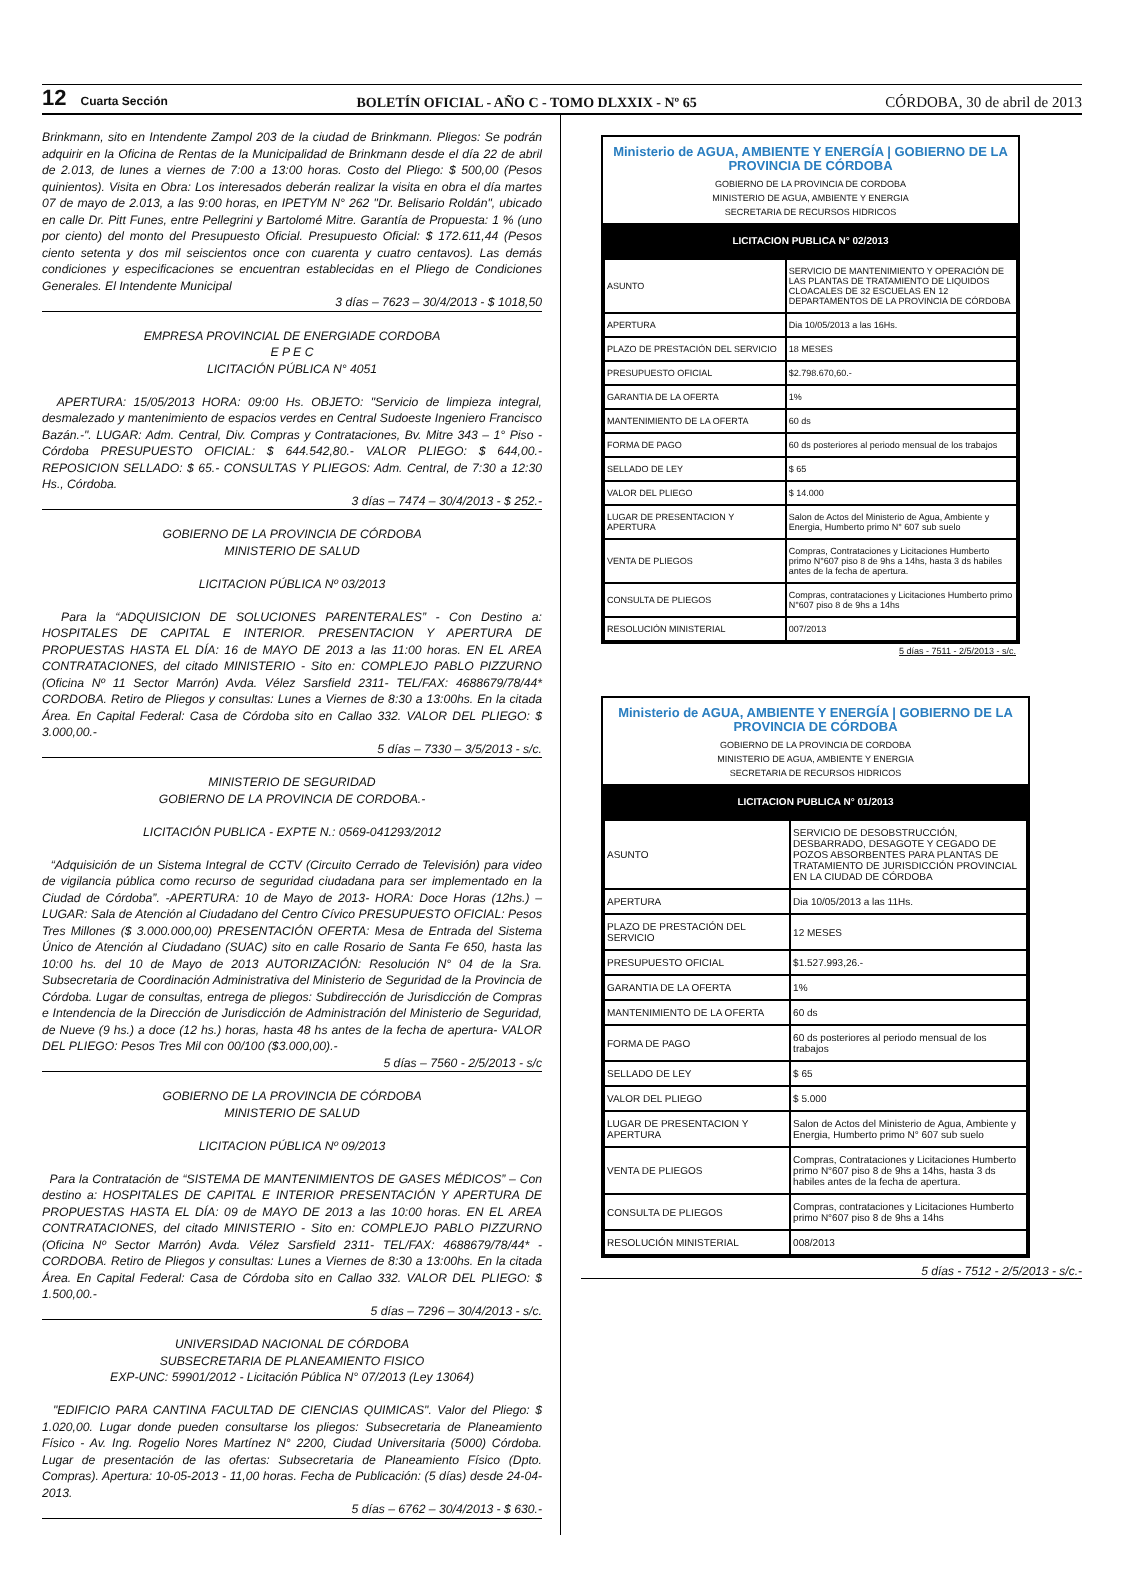12 Cuarta Sección
BOLETÍN OFICIAL - AÑO C - TOMO DLXXIX - Nº 65
CÓRDOBA, 30 de abril de 2013
Brinkmann, sito en Intendente Zampol 203 de la ciudad de Brinkmann. Pliegos: Se podrán adquirir en la Oficina de Rentas de la Municipalidad de Brinkmann desde el día 22 de abril de 2.013, de lunes a viernes de 7:00 a 13:00 horas. Costo del Pliego: $ 500,00 (Pesos quinientos). Visita en Obra: Los interesados deberán realizar la visita en obra el día martes 07 de mayo de 2.013, a las 9:00 horas, en IPETYM N° 262 "Dr. Belisario Roldán", ubicado en calle Dr. Pitt Funes, entre Pellegrini y Bartolomé Mitre. Garantía de Propuesta: 1 % (uno por ciento) del monto del Presupuesto Oficial. Presupuesto Oficial: $ 172.611,44 (Pesos ciento setenta y dos mil seiscientos once con cuarenta y cuatro centavos). Las demás condiciones y especificaciones se encuentran establecidas en el Pliego de Condiciones Generales. El Intendente Municipal
3 días – 7623 – 30/4/2013 - $ 1018,50
EMPRESA PROVINCIAL DE ENERGIADE CORDOBA
E P E C
LICITACIÓN PÚBLICA N° 4051
APERTURA: 15/05/2013 HORA: 09:00 Hs. OBJETO: "Servicio de limpieza integral, desmalezado y mantenimiento de espacios verdes en Central Sudoeste Ingeniero Francisco Bazán.-". LUGAR: Adm. Central, Div. Compras y Contrataciones, Bv. Mitre 343 – 1° Piso - Córdoba PRESUPUESTO OFICIAL: $ 644.542,80.- VALOR PLIEGO: $ 644,00.- REPOSICION SELLADO: $ 65.- CONSULTAS Y PLIEGOS: Adm. Central, de 7:30 a 12:30 Hs., Córdoba.
3 días – 7474 – 30/4/2013 - $ 252.-
GOBIERNO DE LA PROVINCIA DE CÓRDOBA
MINISTERIO DE SALUD
LICITACION PÚBLICA Nº 03/2013
Para la “ADQUISICION DE SOLUCIONES PARENTERALES” - Con Destino a: HOSPITALES DE CAPITAL E INTERIOR. PRESENTACION Y APERTURA DE PROPUESTAS HASTA EL DÍA: 16 de MAYO DE 2013 a las 11:00 horas. EN EL AREA CONTRATACIONES, del citado MINISTERIO - Sito en: COMPLEJO PABLO PIZZURNO (Oficina Nº 11 Sector Marrón) Avda. Vélez Sarsfield 2311- TEL/FAX: 4688679/78/44* CORDOBA. Retiro de Pliegos y consultas: Lunes a Viernes de 8:30 a 13:00hs. En la citada Área. En Capital Federal: Casa de Córdoba sito en Callao 332. VALOR DEL PLIEGO: $ 3.000,00.-
5 días – 7330 – 3/5/2013 - s/c.
MINISTERIO DE SEGURIDAD
GOBIERNO DE LA PROVINCIA DE CORDOBA.-
LICITACIÓN PUBLICA - EXPTE N.: 0569-041293/2012
“Adquisición de un Sistema Integral de CCTV (Circuito Cerrado de Televisión) para video de vigilancia pública como recurso de seguridad ciudadana para ser implementado en la Ciudad de Córdoba”. -APERTURA: 10 de Mayo de 2013- HORA: Doce Horas (12hs.) – LUGAR: Sala de Atención al Ciudadano del Centro Cívico PRESUPUESTO OFICIAL: Pesos Tres Millones ($ 3.000.000,00) PRESENTACIÓN OFERTA: Mesa de Entrada del Sistema Único de Atención al Ciudadano (SUAC) sito en calle Rosario de Santa Fe 650, hasta las 10:00 hs. del 10 de Mayo de 2013 AUTORIZACIÓN: Resolución N° 04 de la Sra. Subsecretaria de Coordinación Administrativa del Ministerio de Seguridad de la Provincia de Córdoba. Lugar de consultas, entrega de pliegos: Subdirección de Jurisdicción de Compras e Intendencia de la Dirección de Jurisdicción de Administración del Ministerio de Seguridad, de Nueve (9 hs.) a doce (12 hs.) horas, hasta 48 hs antes de la fecha de apertura- VALOR DEL PLIEGO: Pesos Tres Mil con 00/100 ($3.000,00).-
5 días – 7560 - 2/5/2013 - s/c
GOBIERNO DE LA PROVINCIA DE CÓRDOBA
MINISTERIO DE SALUD
LICITACION PÚBLICA Nº 09/2013
Para la Contratación de “SISTEMA DE MANTENIMIENTOS DE GASES MÉDICOS” – Con destino a: HOSPITALES DE CAPITAL E INTERIOR PRESENTACIÓN Y APERTURA DE PROPUESTAS HASTA EL DÍA: 09 de MAYO DE 2013 a las 10:00 horas. EN EL AREA CONTRATACIONES, del citado MINISTERIO - Sito en: COMPLEJO PABLO PIZZURNO (Oficina Nº Sector Marrón) Avda. Vélez Sarsfield 2311- TEL/FAX: 4688679/78/44* - CORDOBA. Retiro de Pliegos y consultas: Lunes a Viernes de 8:30 a 13:00hs. En la citada Área. En Capital Federal: Casa de Córdoba sito en Callao 332. VALOR DEL PLIEGO: $ 1.500,00.-
5 días – 7296 – 30/4/2013 - s/c.
UNIVERSIDAD NACIONAL DE CÓRDOBA
SUBSECRETARIA DE PLANEAMIENTO FISICO
EXP-UNC: 59901/2012 - Licitación Pública N° 07/2013 (Ley 13064)
"EDIFICIO PARA CANTINA FACULTAD DE CIENCIAS QUIMICAS". Valor del Pliego: $ 1.020,00. Lugar donde pueden consultarse los pliegos: Subsecretaria de Planeamiento Físico - Av. Ing. Rogelio Nores Martínez N° 2200, Ciudad Universitaria (5000) Córdoba. Lugar de presentación de las ofertas: Subsecretaria de Planeamiento Físico (Dpto. Compras). Apertura: 10-05-2013 - 11,00 horas. Fecha de Publicación: (5 días) desde 24-04-2013.
5 días – 6762 – 30/4/2013 - $ 630.-
Ministerio de AGUA, AMBIENTE Y ENERGÍA | GOBIERNO DE LA PROVINCIA DE CÓRDOBA
GOBIERNO DE LA PROVINCIA DE CORDOBA
MINISTERIO DE AGUA, AMBIENTE Y ENERGIA
SECRETARIA DE RECURSOS HIDRICOS
LICITACION PUBLICA N° 02/2013
| ASUNTO | SERVICIO DE MANTENIMIENTO Y OPERACIÓN DE LAS PLANTAS DE TRATAMIENTO DE LIQUIDOS CLOACALES DE 32 ESCUELAS EN 12 DEPARTAMENTOS DE LA PROVINCIA DE CÓRDOBA |
| APERTURA | Dia 10/05/2013 a las 16Hs. |
| PLAZO DE PRESTACIÓN DEL SERVICIO | 18 MESES |
| PRESUPUESTO OFICIAL | $2.798.670,60.- |
| GARANTIA DE LA OFERTA | 1% |
| MANTENIMIENTO DE LA OFERTA | 60 ds |
| FORMA DE PAGO | 60 ds posteriores al periodo mensual de los trabajos |
| SELLADO DE LEY | $ 65 |
| VALOR DEL PLIEGO | $ 14.000 |
| LUGAR DE PRESENTACION Y APERTURA | Salon de Actos del Ministerio de Agua, Ambiente y Energia, Humberto primo N° 607 sub suelo |
| VENTA DE PLIEGOS | Compras, Contrataciones y Licitaciones Humberto primo N°607 piso 8 de 9hs a 14hs, hasta 3 ds habiles antes de la fecha de apertura. |
| CONSULTA DE PLIEGOS | Compras, contrataciones y Licitaciones Humberto primo N°607 piso 8 de 9hs a 14hs |
| RESOLUCIÓN MINISTERIAL | 007/2013 |
5 días - 7511 - 2/5/2013 - s/c.
Ministerio de AGUA, AMBIENTE Y ENERGÍA | GOBIERNO DE LA PROVINCIA DE CÓRDOBA
GOBIERNO DE LA PROVINCIA DE CORDOBA
MINISTERIO DE AGUA, AMBIENTE Y ENERGIA
SECRETARIA DE RECURSOS HIDRICOS
LICITACION PUBLICA N° 01/2013
| ASUNTO | SERVICIO DE DESOBSTRUCCIÓN, DESBARRADO, DESAGOTE Y CEGADO DE POZOS ABSORBENTES PARA PLANTAS DE TRATAMIENTO DE JURISDICCIÓN PROVINCIAL EN LA CIUDAD DE CÓRDOBA |
| APERTURA | Dia 10/05/2013 a las 11Hs. |
| PLAZO DE PRESTACIÓN DEL SERVICIO | 12 MESES |
| PRESUPUESTO OFICIAL | $1.527.993,26.- |
| GARANTIA DE LA OFERTA | 1% |
| MANTENIMIENTO DE LA OFERTA | 60 ds |
| FORMA DE PAGO | 60 ds posteriores al periodo mensual de los trabajos |
| SELLADO DE LEY | $ 65 |
| VALOR DEL PLIEGO | $ 5.000 |
| LUGAR DE PRESENTACION Y APERTURA | Salon de Actos del Ministerio de Agua, Ambiente y Energia, Humberto primo N° 607 sub suelo |
| VENTA DE PLIEGOS | Compras, Contrataciones y Licitaciones Humberto primo N°607 piso 8 de 9hs a 14hs, hasta 3 ds habiles antes de la fecha de apertura. |
| CONSULTA DE PLIEGOS | Compras, contrataciones y Licitaciones Humberto primo N°607 piso 8 de 9hs a 14hs |
| RESOLUCIÓN MINISTERIAL | 008/2013 |
5 días - 7512 - 2/5/2013 - s/c.-